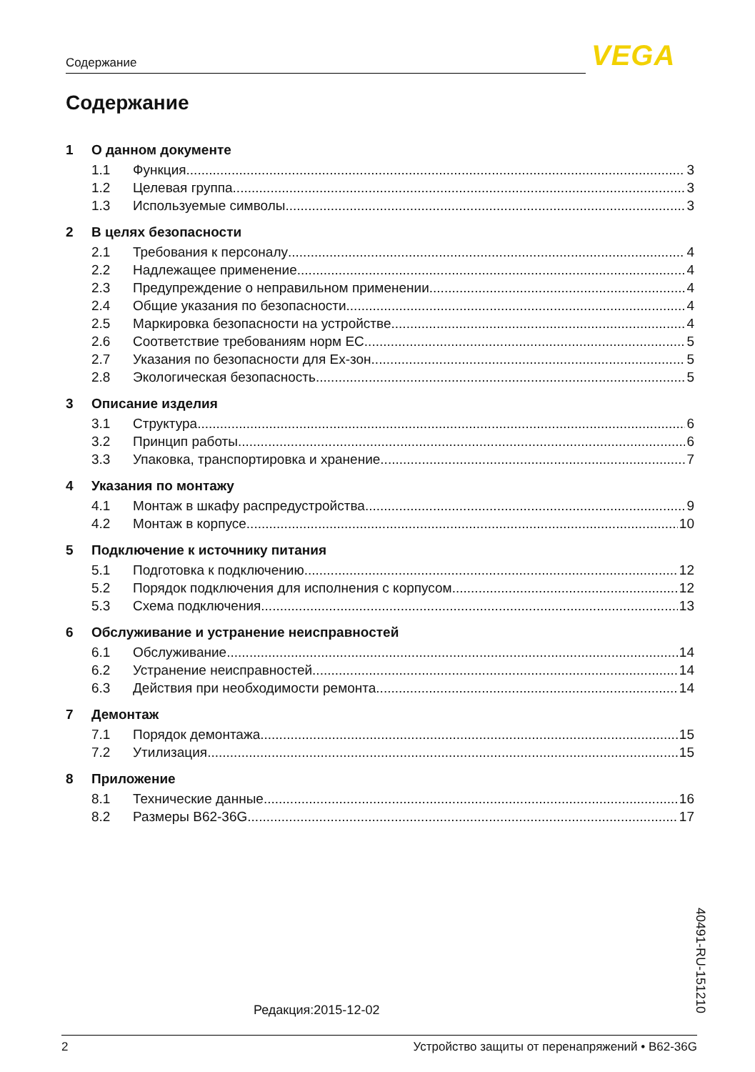Содержание VEGA
Содержание
1 О данном документе
1.1 Функция 3
1.2 Целевая группа 3
1.3 Используемые символы 3
2 В целях безопасности
2.1 Требования к персоналу 4
2.2 Надлежащее применение 4
2.3 Предупреждение о неправильном применении 4
2.4 Общие указания по безопасности 4
2.5 Маркировка безопасности на устройстве 4
2.6 Соответствие требованиям норм ЕС 5
2.7 Указания по безопасности для Ex-зон 5
2.8 Экологическая безопасность 5
3 Описание изделия
3.1 Структура 6
3.2 Принцип работы 6
3.3 Упаковка, транспортировка и хранение 7
4 Указания по монтажу
4.1 Монтаж в шкафу распредустройства 9
4.2 Монтаж в корпусе 10
5 Подключение к источнику питания
5.1 Подготовка к подключению 12
5.2 Порядок подключения для исполнения с корпусом 12
5.3 Схема подключения 13
6 Обслуживание и устранение неисправностей
6.1 Обслуживание 14
6.2 Устранение неисправностей 14
6.3 Действия при необходимости ремонта 14
7 Демонтаж
7.1 Порядок демонтажа 15
7.2 Утилизация 15
8 Приложение
8.1 Технические данные 16
8.2 Размеры B62-36G 17
Редакция:2015-12-02
40491-RU-151210
2 Устройство защиты от перенапряжений • B62-36G